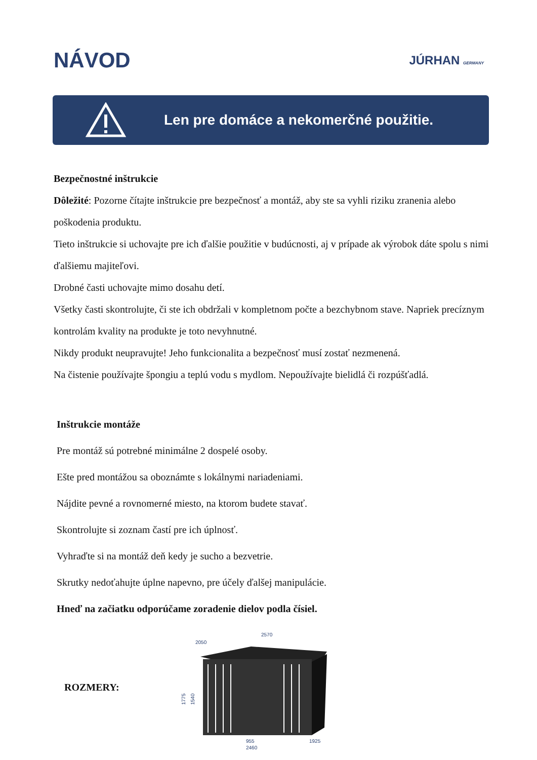NÁVOD
JÚRHAN GERMANY
Len pre domáce a nekomerčné použitie.
Bezpečnostné inštrukcie
Dôležité: Pozorne čítajte inštrukcie pre bezpečnosť a montáž, aby ste sa vyhli riziku zranenia alebo poškodenia produktu.
Tieto inštrukcie si uchovajte pre ich ďalšie použitie v budúcnosti, aj v prípade ak výrobok dáte spolu s nimi ďalšiemu majiteľovi.
Drobné časti uchovajte mimo dosahu detí.
Všetky časti skontrolujte, či ste ich obdržali v kompletnom počte a bezchybnom stave. Napriek precíznym kontrolám kvality na produkte je toto nevyhnutné.
Nikdy produkt neupravujte! Jeho funkcionalita a bezpečnosť musí zostať nezmenená.
Na čistenie používajte špongiu a teplú vodu s mydlom. Nepoužívajte bielidlá či rozpúšťadlá.
Inštrukcie montáže
Pre montáž sú potrebné minimálne 2 dospelé osoby.
Ešte pred montážou sa oboznámte s lokálnymi nariadeniami.
Nájdite pevné a rovnomerné miesto, na ktorom budete stavať.
Skontrolujte si zoznam častí pre ich úplnosť.
Vyhraďte si na montáž deň kedy je sucho a bezvetrie.
Skrutky nedoťahujte úplne napevno, pre účely ďalšej manipulácie.
Hneď na začiatku odporúčame zoradenie dielov podla čísiel.
ROZMERY:
2570
2050
1775
1540
955
2460
1925